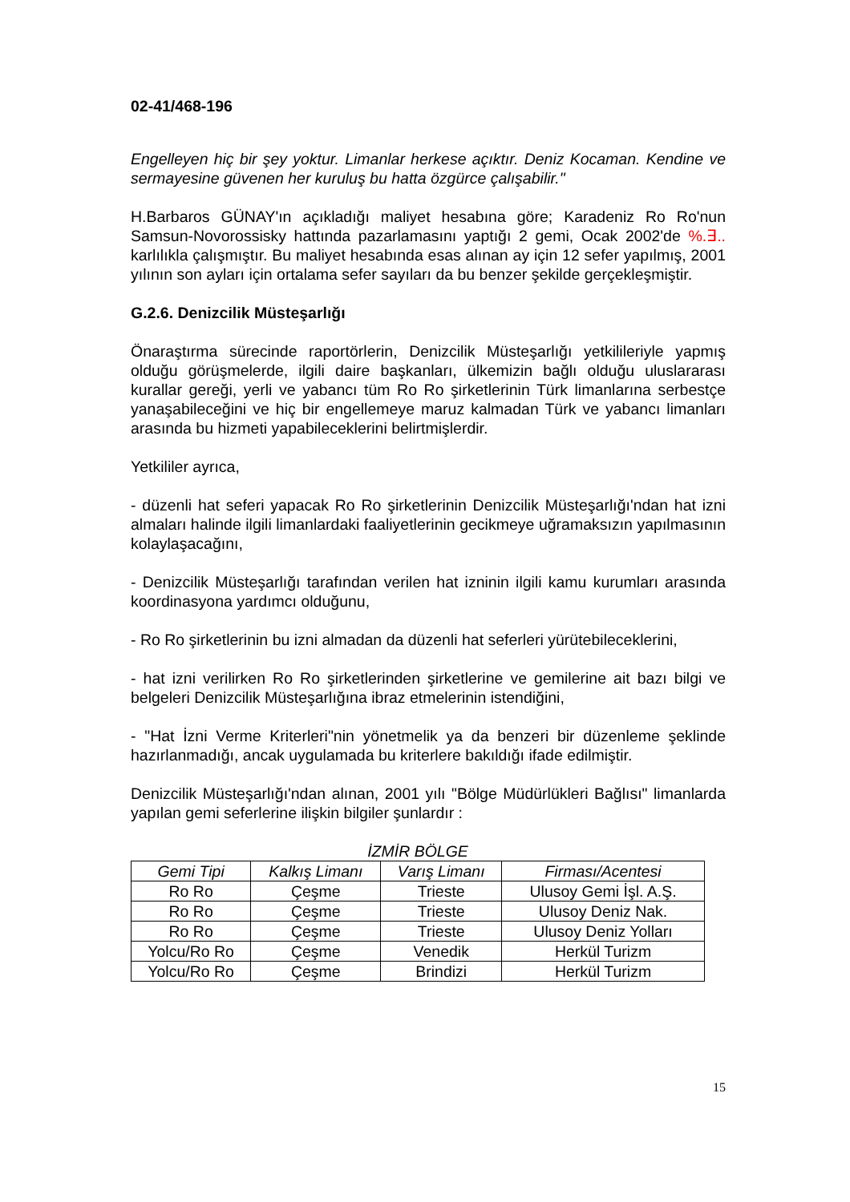02-41/468-196
Engelleyen hiç bir şey yoktur. Limanlar herkese açıktır. Deniz Kocaman. Kendine ve sermayesine güvenen her kuruluş bu hatta özgürce çalışabilir."
H.Barbaros GÜNAY'ın açıkladığı maliyet hesabına göre; Karadeniz Ro Ro'nun Samsun-Novorossisky hattında pazarlamasını yaptığı 2 gemi, Ocak 2002'de %.∃.. karlılıkla çalışmıştır. Bu maliyet hesabında esas alınan ay için 12 sefer yapılmış, 2001 yılının son ayları için ortalama sefer sayıları da bu benzer şekilde gerçekleşmiştir.
G.2.6. Denizcilik Müsteşarlığı
Önaraştırma sürecinde raportörlerin, Denizcilik Müsteşarlığı yetkilileriyle yapmış olduğu görüşmelerde, ilgili daire başkanları, ülkemizin bağlı olduğu uluslararası kurallar gereği, yerli ve yabancı tüm Ro Ro şirketlerinin Türk limanlarına serbestçe yanaşabileceğini ve hiç bir engellemeye maruz kalmadan Türk ve yabancı limanları arasında bu hizmeti yapabileceklerini belirtmişlerdir.
Yetkililer ayrıca,
- düzenli hat seferi yapacak Ro Ro şirketlerinin Denizcilik Müsteşarlığı'ndan hat izni almaları halinde ilgili limanlardaki faaliyetlerinin gecikmeye uğramaksızın yapılmasının kolaylaşacağını,
- Denizcilik Müsteşarlığı tarafından verilen hat izninin ilgili kamu kurumları arasında koordinasyona yardımcı olduğunu,
- Ro Ro şirketlerinin bu izni almadan da düzenli hat seferleri yürütebileceklerini,
- hat izni verilirken Ro Ro şirketlerinden şirketlerine ve gemilerine ait bazı bilgi ve belgeleri Denizcilik Müsteşarlığına ibraz etmelerinin istendiğini,
- "Hat İzni Verme Kriterleri"nin yönetmelik ya da benzeri bir düzenleme şeklinde hazırlanmadığı, ancak uygulamada bu kriterlere bakıldığı ifade edilmiştir.
Denizcilik Müsteşarlığı'ndan alınan, 2001 yılı "Bölge Müdürlükleri Bağlısı" limanlarda yapılan gemi seferlerine ilişkin bilgiler şunlardır :
İZMİR BÖLGE
| Gemi Tipi | Kalkış Limanı | Varış Limanı | Firması/Acentesi |
| --- | --- | --- | --- |
| Ro Ro | Çeşme | Trieste | Ulusoy Gemi İşl. A.Ş. |
| Ro Ro | Çeşme | Trieste | Ulusoy Deniz Nak. |
| Ro Ro | Çeşme | Trieste | Ulusoy Deniz Yolları |
| Yolcu/Ro Ro | Çeşme | Venedik | Herkül Turizm |
| Yolcu/Ro Ro | Çeşme | Brindizi | Herkül Turizm |
15